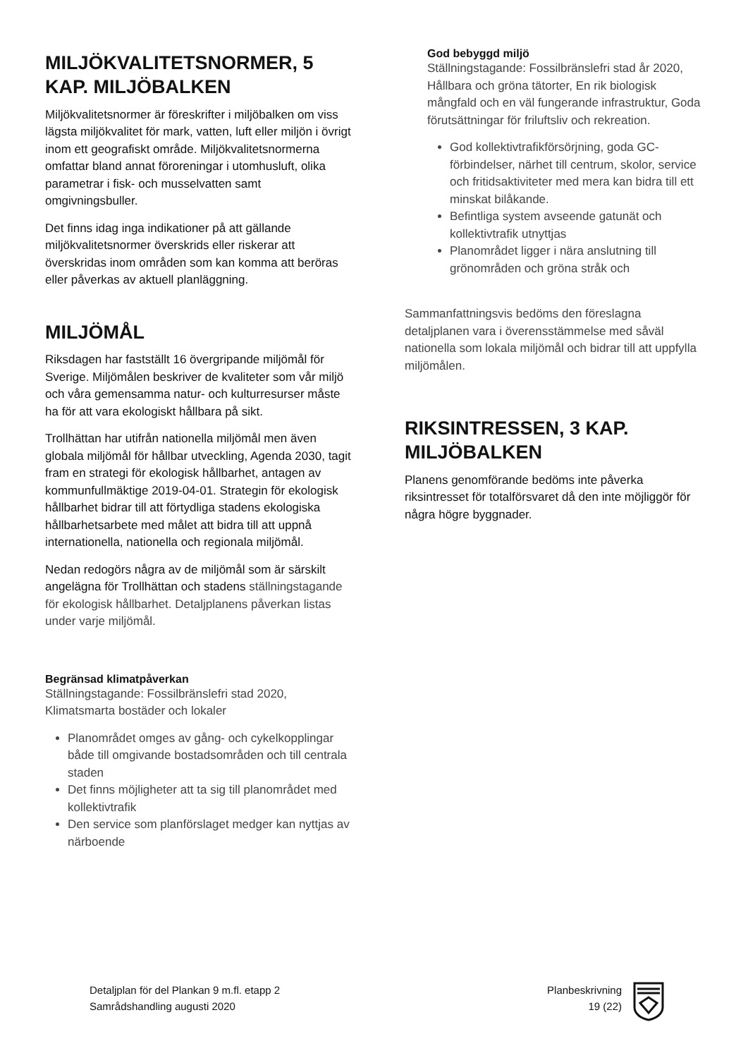MILJÖKVALITETSNORMER, 5 KAP. MILJÖBALKEN
Miljökvalitetsnormer är föreskrifter i miljöbalken om viss lägsta miljökvalitet för mark, vatten, luft eller miljön i övrigt inom ett geografiskt område. Miljökvalitetsnormerna omfattar bland annat föroreningar i utomhusluft, olika parametrar i fisk- och musselvatten samt omgivningsbuller.
Det finns idag inga indikationer på att gällande miljökvalitetsnormer överskrids eller riskerar att överskridas inom områden som kan komma att beröras eller påverkas av aktuell planläggning.
MILJÖMÅL
Riksdagen har fastställt 16 övergripande miljömål för Sverige. Miljömålen beskriver de kvaliteter som vår miljö och våra gemensamma natur- och kulturresurser måste ha för att vara ekologiskt hållbara på sikt.
Trollhättan har utifrån nationella miljömål men även globala miljömål för hållbar utveckling, Agenda 2030, tagit fram en strategi för ekologisk hållbarhet, antagen av kommunfullmäktige 2019-04-01. Strategin för ekologisk hållbarhet bidrar till att förtydliga stadens ekologiska hållbarhetsarbete med målet att bidra till att uppnå internationella, nationella och regionala miljömål.
Nedan redogörs några av de miljömål som är särskilt angelägna för Trollhättan och stadens ställningstagande för ekologisk hållbarhet. Detaljplanens påverkan listas under varje miljömål.
Begränsad klimatpåverkan
Ställningstagande: Fossilbränslefri stad 2020, Klimatsmarta bostäder och lokaler
Planområdet omges av gång- och cykelkopplingar både till omgivande bostadsområden och till centrala staden
Det finns möjligheter att ta sig till planområdet med kollektivtrafik
Den service som planförslaget medger kan nyttjas av närboende
God bebyggd miljö
Ställningstagande: Fossilbränslefri stad år 2020, Hållbara och gröna tätorter, En rik biologisk mångfald och en väl fungerande infrastruktur, Goda förutsättningar för friluftsliv och rekreation.
God kollektivtrafikförsörjning, goda GC-förbindelser, närhet till centrum, skolor, service och fritidsaktiviteter med mera kan bidra till ett minskat bilåkande.
Befintliga system avseende gatunät och kollektivtrafik utnyttjas
Planområdet ligger i nära anslutning till grönområden och gröna stråk och
Sammanfattningsvis bedöms den föreslagna detaljplanen vara i överensstämmelse med såväl nationella som lokala miljömål och bidrar till att uppfylla miljömålen.
RIKSINTRESSEN, 3 KAP. MILJÖBALKEN
Planens genomförande bedöms inte påverka riksintresset för totalförsvaret då den inte möjliggör för några högre byggnader.
Detaljplan för del Plankan 9 m.fl. etapp 2
Samrådshandling augusti 2020
Planbeskrivning
19 (22)